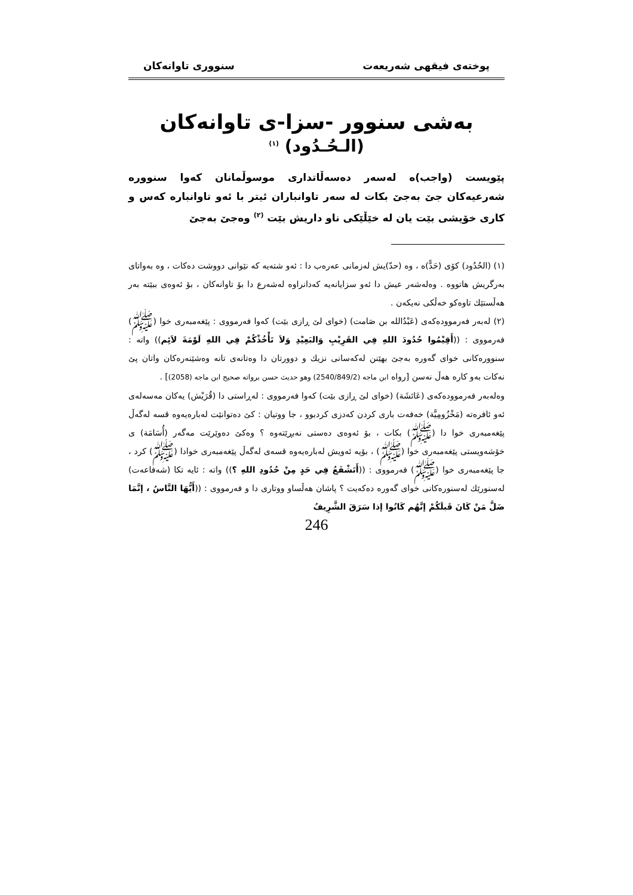پوختەی فیقهی شەریعەت سنووری تاوانەکان
بەشی سنوور -سزا-ی تاوانەکان
(الـحُـدُود) <sup>(١)</sup>
پێویست (واجب)ە لەسەر دەسەڵاتداری موسوڵمانان کەوا سنوورە شەرعیەکان جێ بەجێ بکات لە سەر تاوانباران ئیتر با ئەو تاوانبارە کەس و کاری خۆیشی بێت یان لە خێڵێکی ناو داریش بێت <sup>(٢)</sup> وەجێ بەجێ
(١) (الحُدُود) کۆی (حَدًّ)ە ، وە (حدّ)یش لەزمانی عەرەب دا : ئەو شتەیە کە نێوانی دووشت دەکات ، وە بەواتای بەرگریش هاتووە . وەلەشەر عیش دا ئەو سزایانەیە کەدانراوە لەشەرع دا بۆ تاوانەکان ، بۆ ئەوەی ببێتە بەر هەڵستێك تاوەکو خەڵکی نەیکەن .
(٢) لەبەر فەرموودەکەی (عَبْدُالله بن صَامت) (خوای لێ ڕازی بێت) کەوا فەرمووی : پێغەمبەری خوا (ﷺ) فەرمووی : ((أَقِيْمُوا حُدُودَ اللهِ فِي القَرِيْبِ وَالبَعِيْدِ وَلاَ تَأْخُذْكُمْ فِي اللهِ لَوْمَةَ لاَئِم)) واتە : سنوورەکانی خوای گەورە بەجێ بهێنن لەکەسانی نزیك و دوورتان دا وەتانەی تانە وەشێنەرەکان واتان پێ نەکات بەو کارە هەڵ نەسن [رواه ابن ماجه (2540/849/2) وهو حديث حسن برواته صحيح ابن ماجه (2058)] .
وەلەبەر فەرموودەکەی (عَائشَة) (خوای لێ ڕازی بێت) کەوا فەرمووی : لەڕاستی دا (قُرَيْش) یەکان مەسەلەی ئەو ئافرەتە (مَخْزُومِيَّة) خەفەت باری کردن کەدزی کردبوو ، جا ووتیان : کێ دەتوانێت لەبارەیەوە قسە لەگەڵ پێغەمبەری خوا دا (ﷺ) بکات ، بۆ ئەوەی دەستی نەبڕێتەوە ؟ وەکێ دەوێرێت مەگەر (أُسَامَة) ی خۆشەویستی پێغەمبەری خوا (ﷺ) ، بۆیە ئەویش لەبارەیەوە قسەی لەگەڵ پێغەمبەری خوادا (ﷺ) کرد ، جا پێغەمبەری خوا (ﷺ) فەرمووی : ((أَتَشْفَعُ فِي حَدٍ مِنْ حُدُودِ اللهِ ؟)) واتە : ئایە تکا (شەفاعەت) لەسنورێك لەسنورەکانی خوای گەورە دەکەیت ؟ پاشان هەڵساو ووتاری دا و فەرمووی : ((أَيُّهَا النَّاسُ ، إنَّمَا ضَلَّ مَنْ كَانَ قَبلَكُمْ إنَّهُم كَانُوا إذا سَرَقَ الشَّرِيفُ
246